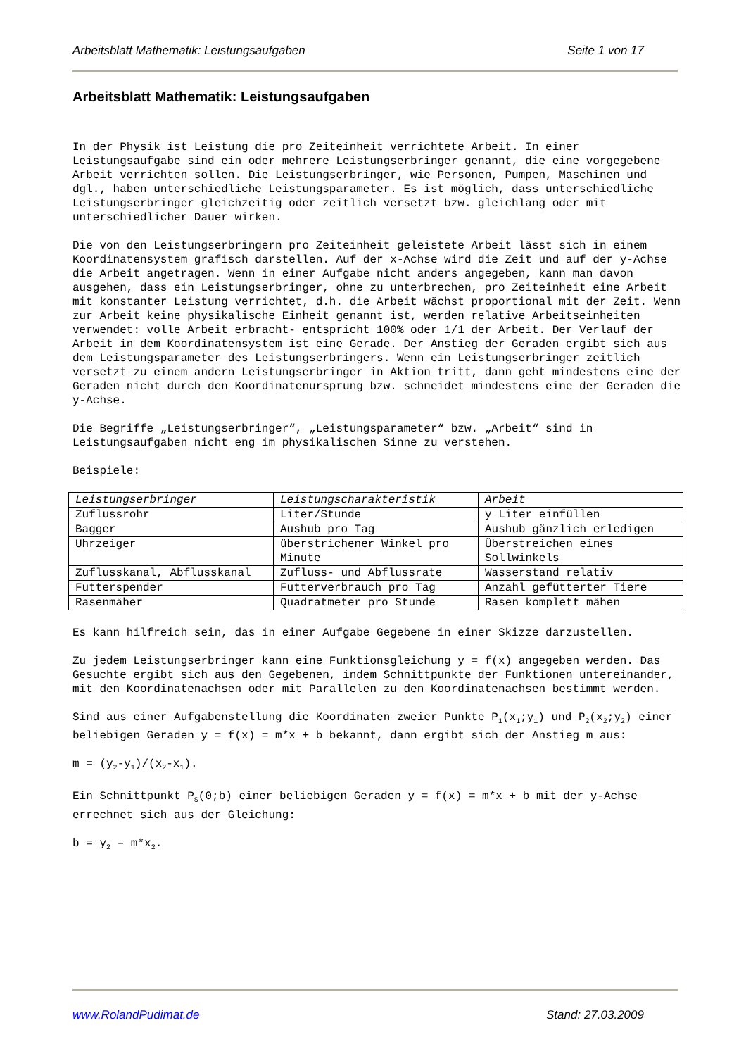Arbeitsblatt Mathematik: Leistungsaufgaben Seite 1 von 17
Arbeitsblatt Mathematik: Leistungsaufgaben
In der Physik ist Leistung die pro Zeiteinheit verrichtete Arbeit. In einer Leistungsaufgabe sind ein oder mehrere Leistungserbringer genannt, die eine vorgegebene Arbeit verrichten sollen. Die Leistungserbringer, wie Personen, Pumpen, Maschinen und dgl., haben unterschiedliche Leistungsparameter. Es ist möglich, dass unterschiedliche Leistungserbringer gleichzeitig oder zeitlich versetzt bzw. gleichlang oder mit unterschiedlicher Dauer wirken.
Die von den Leistungserbringern pro Zeiteinheit geleistete Arbeit lässt sich in einem Koordinatensystem grafisch darstellen. Auf der x-Achse wird die Zeit und auf der y-Achse die Arbeit angetragen. Wenn in einer Aufgabe nicht anders angegeben, kann man davon ausgehen, dass ein Leistungserbringer, ohne zu unterbrechen, pro Zeiteinheit eine Arbeit mit konstanter Leistung verrichtet, d.h. die Arbeit wächst proportional mit der Zeit. Wenn zur Arbeit keine physikalische Einheit genannt ist, werden relative Arbeitseinheiten verwendet: volle Arbeit erbracht- entspricht 100% oder 1/1 der Arbeit. Der Verlauf der Arbeit in dem Koordinatensystem ist eine Gerade. Der Anstieg der Geraden ergibt sich aus dem Leistungsparameter des Leistungserbringers. Wenn ein Leistungserbringer zeitlich versetzt zu einem andern Leistungserbringer in Aktion tritt, dann geht mindestens eine der Geraden nicht durch den Koordinatenursprung bzw. schneidet mindestens eine der Geraden die y-Achse.
Die Begriffe „Leistungserbringer“, „Leistungsparameter“ bzw. „Arbeit“ sind in Leistungsaufgaben nicht eng im physikalischen Sinne zu verstehen.
Beispiele:
| Leistungserbringer | Leistungscharakteristik | Arbeit |
| --- | --- | --- |
| Zuflussrohr | Liter/Stunde | y Liter einfüllen |
| Bagger | Aushub pro Tag | Aushub gänzlich erledigen |
| Uhrzeiger | überstrichener Winkel pro Minute | Überstreichen eines Sollwinkels |
| Zuflusskanal, Abflusskanal | Zufluss- und Abflussrate | Wasserstand relativ |
| Futterspender | Futterverbrauch pro Tag | Anzahl gefütterter Tiere |
| Rasenmäher | Quadratmeter pro Stunde | Rasen komplett mähen |
Es kann hilfreich sein, das in einer Aufgabe Gegebene in einer Skizze darzustellen.
Zu jedem Leistungserbringer kann eine Funktionsgleichung y = f(x) angegeben werden. Das Gesuchte ergibt sich aus den Gegebenen, indem Schnittpunkte der Funktionen untereinander, mit den Koordinatenachsen oder mit Parallelen zu den Koordinatenachsen bestimmt werden.
Sind aus einer Aufgabenstellung die Koordinaten zweier Punkte P<sub>1</sub>(x<sub>1</sub>;y<sub>1</sub>) und P<sub>2</sub>(x<sub>2</sub>;y<sub>2</sub>) einer beliebigen Geraden y = f(x) = m*x + b bekannt, dann ergibt sich der Anstieg m aus:
m = (y<sub>2</sub>-y<sub>1</sub>)/(x<sub>2</sub>-x<sub>1</sub>).
Ein Schnittpunkt P<sub>S</sub>(0;b) einer beliebigen Geraden y = f(x) = m*x + b mit der y-Achse errechnet sich aus der Gleichung:
b = y<sub>2</sub> – m*x<sub>2</sub>.
www.RolandPudimat.de Stand: 27.03.2009